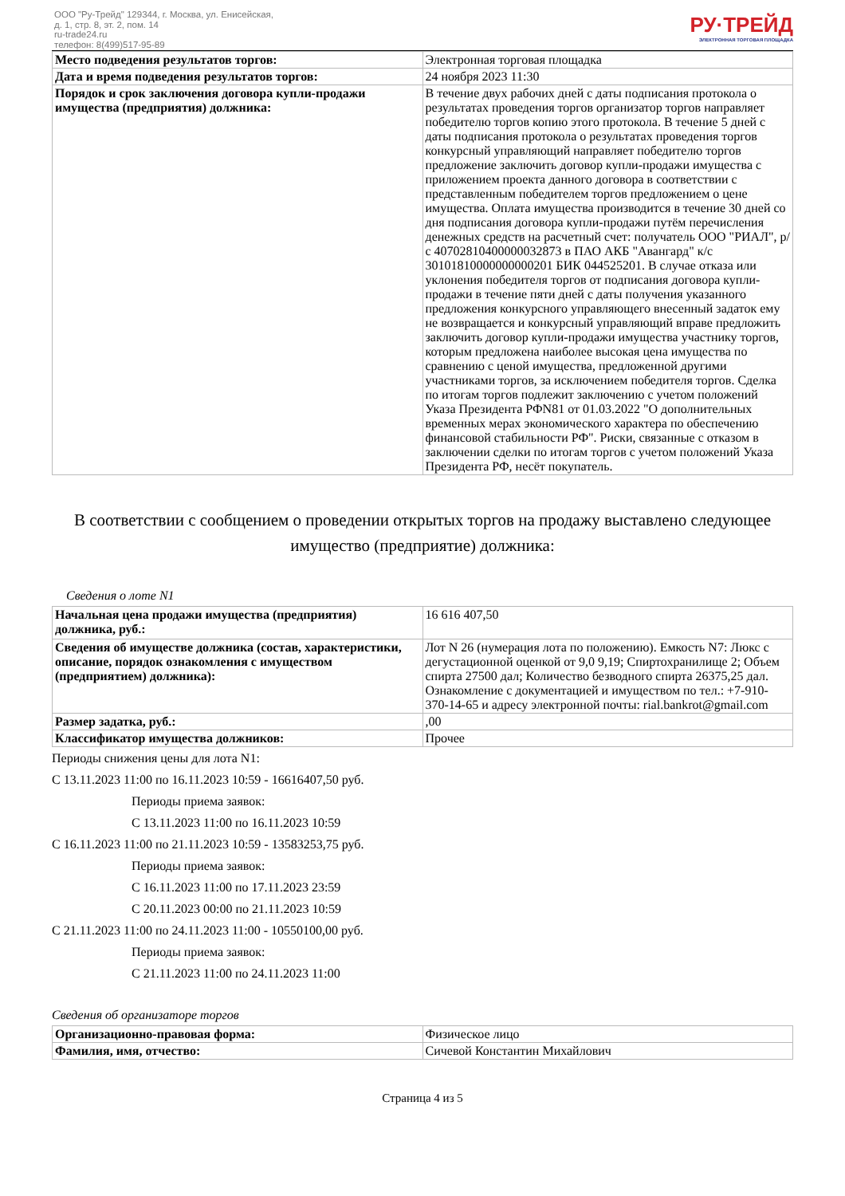ООО "Ру-Трейд" 129344, г. Москва, ул. Енисейская,
д. 1, стр. 8, эт. 2, пом. 14
ru-trade24.ru
телефон: 8(499)517-95-89
РУ·ТРЕЙД
ЭЛЕКТРОННАЯ ТОРГОВАЯ ПЛОЩАДКА
| Место подведения результатов торгов: | Электронная торговая площадка |
| Дата и время подведения результатов торгов: | 24 ноября 2023 11:30 |
| Порядок и срок заключения договора купли-продажи имущества (предприятия) должника: | В течение двух рабочих дней с даты подписания протокола о результатах проведения торгов организатор торгов направляет победителю торгов копию этого протокола. В течение 5 дней с даты подписания протокола о результатах проведения торгов конкурсный управляющий направляет победителю торгов предложение заключить договор купли-продажи имущества с приложением проекта данного договора в соответствии с представленным победителем торгов предложением о цене имущества. Оплата имущества производится в течение 30 дней со дня подписания договора купли-продажи путём перечисления денежных средств на расчетный счет: получатель ООО "РИАЛ", р/с 40702810400000032873 в ПАО АКБ "Авангард" к/с 30101810000000000201 БИК 044525201. В случае отказа или уклонения победителя торгов от подписания договора купли-продажи в течение пяти дней с даты получения указанного предложения конкурсного управляющего внесенный задаток ему не возвращается и конкурсный управляющий вправе предложить заключить договор купли-продажи имущества участнику торгов, которым предложена наиболее высокая цена имущества по сравнению с ценой имущества, предложенной другими участниками торгов, за исключением победителя торгов. Сделка по итогам торгов подлежит заключению с учетом положений Указа Президента РФN81 от 01.03.2022 "О дополнительных временных мерах экономического характера по обеспечению финансовой стабильности РФ". Риски, связанные с отказом в заключении сделки по итогам торгов с учетом положений Указа Президента РФ, несёт покупатель. |
В соответствии с сообщением о проведении открытых торгов на продажу выставлено следующее имущество (предприятие) должника:
Сведения о лоте N1
| Начальная цена продажи имущества (предприятия) должника, руб.: | 16 616 407,50 |
| Сведения об имуществе должника (состав, характеристики, описание, порядок ознакомления с имуществом (предприятием) должника): | Лот N 26 (нумерация лота по положению). Емкость N7: Люкс с дегустационной оценкой от 9,0 9,19; Спиртохранилище 2; Объем спирта 27500 дал; Количество безводного спирта 26375,25 дал. Ознакомление с документацией и имуществом по тел.: +7-910-370-14-65 и адресу электронной почты: rial.bankrot@gmail.com |
| Размер задатка, руб.: | ,00 |
| Классификатор имущества должников: | Прочее |
Периоды снижения цены для лота N1:
С 13.11.2023 11:00 по 16.11.2023 10:59 - 16616407,50 руб.
Периоды приема заявок:
С 13.11.2023 11:00 по 16.11.2023 10:59
С 16.11.2023 11:00 по 21.11.2023 10:59 - 13583253,75 руб.
Периоды приема заявок:
С 16.11.2023 11:00 по 17.11.2023 23:59
С 20.11.2023 00:00 по 21.11.2023 10:59
С 21.11.2023 11:00 по 24.11.2023 11:00 - 10550100,00 руб.
Периоды приема заявок:
С 21.11.2023 11:00 по 24.11.2023 11:00
Сведения об организаторе торгов
| Организационно-правовая форма: | Физическое лицо |
| Фамилия, имя, отчество: | Сичевой Константин Михайлович |
Страница 4 из 5